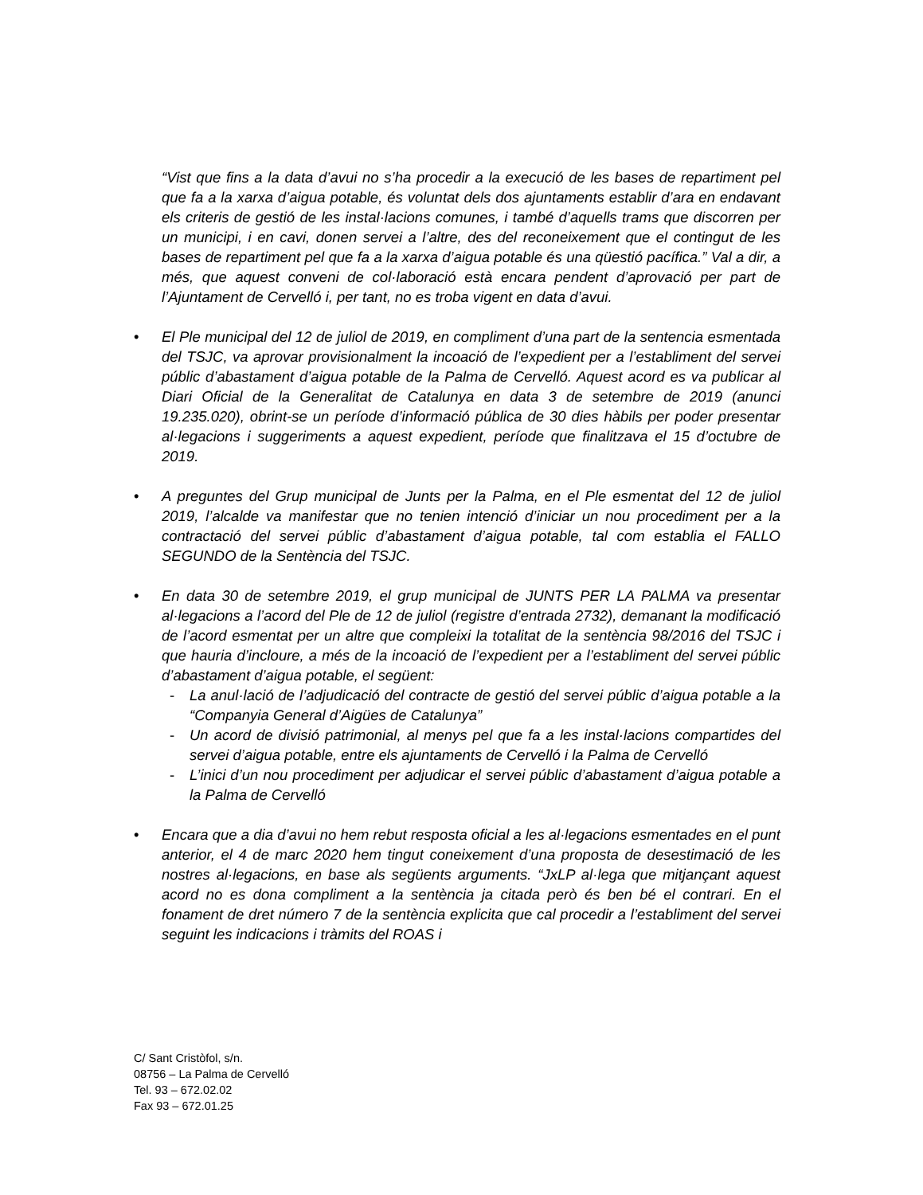“Vist que fins a la data d’avui no s’ha procedir a la execució de les bases de repartiment pel que fa a la xarxa d’aigua potable, és voluntat dels dos ajuntaments establir d’ara en endavant els criteris de gestió de les instal·lacions comunes, i també d’aquells trams que discorren per un municipi, i en cavi, donen servei a l’altre, des del reconeixement que el contingut de les bases de repartiment pel que fa a la xarxa d’aigua potable és una qüestió pacífica.” Val a dir, a més, que aquest conveni de col·laboració està encara pendent d’aprovació per part de l’Ajuntament de Cervelló i, per tant, no es troba vigent en data d’avui.
• El Ple municipal del 12 de juliol de 2019, en compliment d’una part de la sentencia esmentada del TSJC, va aprovar provisionalment la incoació de l’expedient per a l’establiment del servei públic d’abastament d’aigua potable de la Palma de Cervelló. Aquest acord es va publicar al Diari Oficial de la Generalitat de Catalunya en data 3 de setembre de 2019 (anunci 19.235.020), obrint-se un període d’informació pública de 30 dies hàbils per poder presentar al·legacions i suggeriments a aquest expedient, període que finalitzava el 15 d’octubre de 2019.
• A preguntes del Grup municipal de Junts per la Palma, en el Ple esmentat del 12 de juliol 2019, l’alcalde va manifestar que no tenien intenció d’iniciar un nou procediment per a la contractació del servei públic d’abastament d’aigua potable, tal com establia el FALLO SEGUNDO de la Sentència del TSJC.
• En data 30 de setembre 2019, el grup municipal de JUNTS PER LA PALMA va presentar al·legacions a l’acord del Ple de 12 de juliol (registre d’entrada 2732), demanant la modificació de l’acord esmentat per un altre que compleixi la totalitat de la sentència 98/2016 del TSJC i que hauria d’incloure, a més de la incoació de l’expedient per a l’establiment del servei públic d’abastament d’aigua potable, el següent:
- La anul·lació de l’adjudicació del contracte de gestió del servei públic d’aigua potable a la “Companyia General d’Aigües de Catalunya”
- Un acord de divisió patrimonial, al menys pel que fa a les instal·lacions compartides del servei d’aigua potable, entre els ajuntaments de Cervelló i la Palma de Cervelló
- L’inici d’un nou procediment per adjudicar el servei públic d’abastament d’aigua potable a la Palma de Cervelló
• Encara que a dia d’avui no hem rebut resposta oficial a les al·legacions esmentades en el punt anterior, el 4 de marc 2020 hem tingut coneixement d’una proposta de desestimació de les nostres al·legacions, en base als següents arguments. “JxLP al·lega que mitjançant aquest acord no es dona compliment a la sentència ja citada però és ben bé el contrari. En el fonament de dret número 7 de la sentència explicita que cal procedir a l’establiment del servei seguint les indicacions i tràmits del ROAS i
C/ Sant Cristòfol, s/n.
08756 – La Palma de Cervelló
Tel. 93 – 672.02.02
Fax 93 – 672.01.25